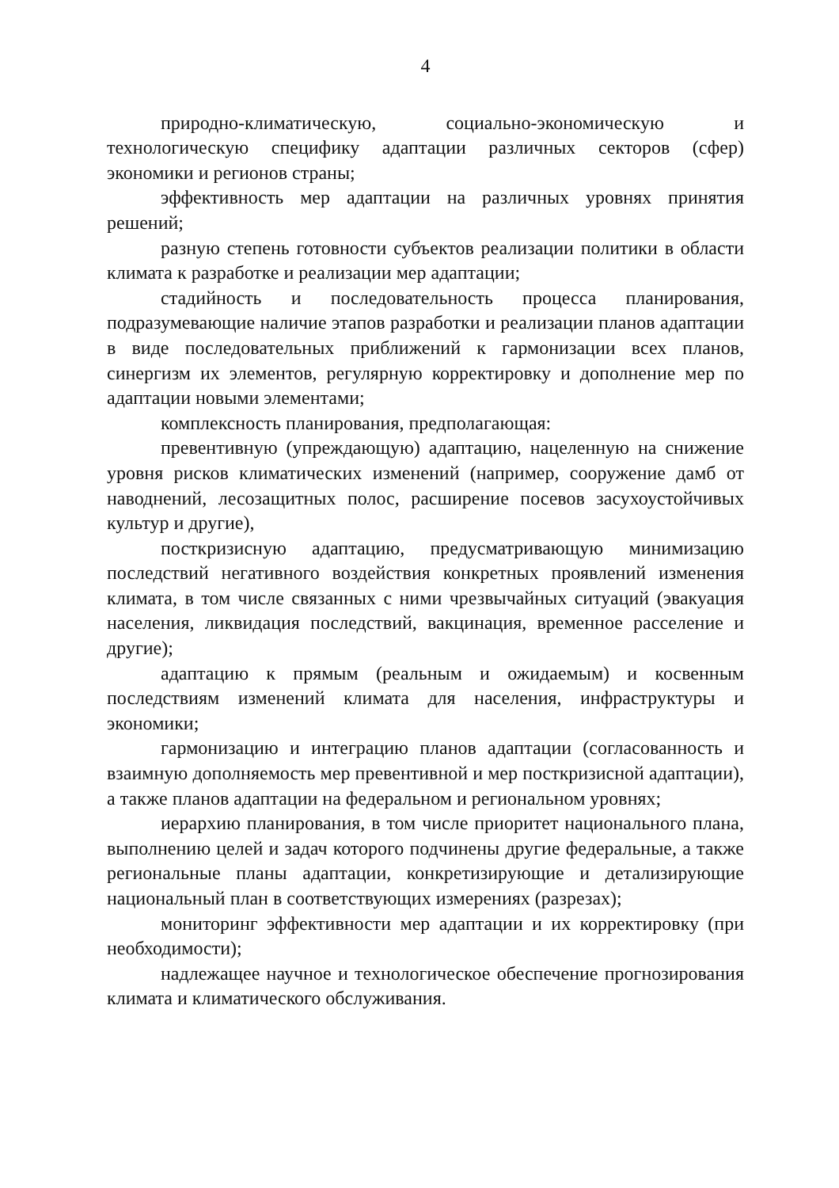4
природно-климатическую, социально-экономическую и технологическую специфику адаптации различных секторов (сфер) экономики и регионов страны;
эффективность мер адаптации на различных уровнях принятия решений;
разную степень готовности субъектов реализации политики в области климата к разработке и реализации мер адаптации;
стадийность и последовательность процесса планирования, подразумевающие наличие этапов разработки и реализации планов адаптации в виде последовательных приближений к гармонизации всех планов, синергизм их элементов, регулярную корректировку и дополнение мер по адаптации новыми элементами;
комплексность планирования, предполагающая:
превентивную (упреждающую) адаптацию, нацеленную на снижение уровня рисков климатических изменений (например, сооружение дамб от наводнений, лесозащитных полос, расширение посевов засухоустойчивых культур и другие),
посткризисную адаптацию, предусматривающую минимизацию последствий негативного воздействия конкретных проявлений изменения климата, в том числе связанных с ними чрезвычайных ситуаций (эвакуация населения, ликвидация последствий, вакцинация, временное расселение и другие);
адаптацию к прямым (реальным и ожидаемым) и косвенным последствиям изменений климата для населения, инфраструктуры и экономики;
гармонизацию и интеграцию планов адаптации (согласованность и взаимную дополняемость мер превентивной и мер посткризисной адаптации), а также планов адаптации на федеральном и региональном уровнях;
иерархию планирования, в том числе приоритет национального плана, выполнению целей и задач которого подчинены другие федеральные, а также региональные планы адаптации, конкретизирующие и детализирующие национальный план в соответствующих измерениях (разрезах);
мониторинг эффективности мер адаптации и их корректировку (при необходимости);
надлежащее научное и технологическое обеспечение прогнозирования климата и климатического обслуживания.